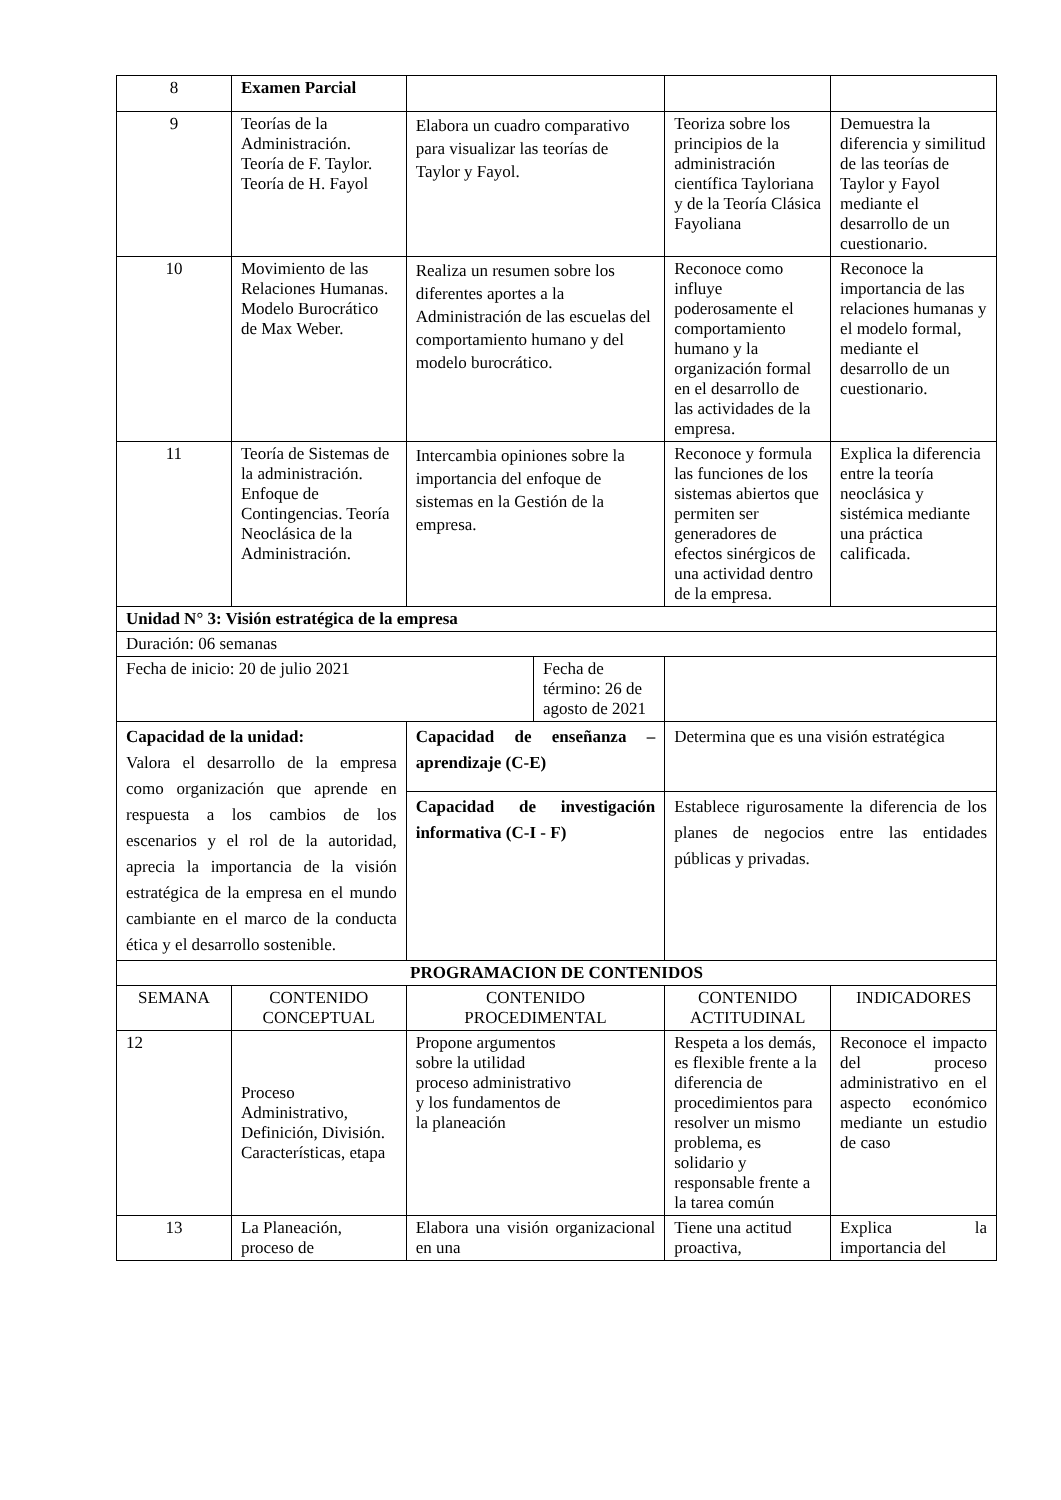| 8 | Examen Parcial | | | |
| 9 | Teorías de la Administración. Teoría de F. Taylor. Teoría de H. Fayol | Elabora un cuadro comparativo para visualizar las teorías de Taylor y Fayol. | Teoriza sobre los principios de la administración científica Tayloriana y de la Teoría Clásica Fayoliana | Demuestra la diferencia y similitud de las teorías de Taylor y Fayol mediante el desarrollo de un cuestionario. |
| 10 | Movimiento de las Relaciones Humanas. Modelo Burocrático de Max Weber. | Realiza un resumen sobre los diferentes aportes a la Administración de las escuelas del comportamiento humano y del modelo burocrático. | Reconoce como influye poderosamente el comportamiento humano y la organización formal en el desarrollo de las actividades de la empresa. | Reconoce la importancia de las relaciones humanas y el modelo formal, mediante el desarrollo de un cuestionario. |
| 11 | Teoría de Sistemas de la administración. Enfoque de Contingencias. Teoría Neoclásica de la Administración. | Intercambia opiniones sobre la importancia del enfoque de sistemas en la Gestión de la empresa. | Reconoce y formula las funciones de los sistemas abiertos que permiten ser generadores de efectos sinérgicos de una actividad dentro de la empresa. | Explica la diferencia entre la teoría neoclásica y sistémica mediante una práctica calificada. |
| Unidad N° 3: Visión estratégica de la empresa | | | | |
| Duración: 06 semanas | | | | |
| / Fecha de inicio: 20 de julio 2021 / Fecha de término: 26 de agosto de 2021 / | | | | |
| Capacidad de la unidad: Valora el desarrollo de la empresa como organización que aprende en respuesta a los cambios de los escenarios y el rol de la autoridad, aprecia la importancia de la visión estratégica de la empresa en el mundo cambiante en el marco de la conducta ética y el desarrollo sostenible. | | Capacidad de enseñanza – aprendizaje (C-E) | Determina que es una visión estratégica | |
| | | Capacidad de investigación informativa (C-I - F) | Establece rigurosamente la diferencia de los planes de negocios entre las entidades públicas y privadas. | |
| PROGRAMACION DE CONTENIDOS | | | | |
| SEMANA | CONTENIDO CONCEPTUAL | CONTENIDO PROCEDIMENTAL | CONTENIDO ACTITUDINAL | INDICADORES |
| 12 | Proceso Administrativo, Definición, División. Características, etapa | Propone argumentos sobre la utilidad proceso administrativo y los fundamentos de la planeación | Respeta a los demás, es flexible frente a la diferencia de procedimientos para resolver un mismo problema, es solidario y responsable frente a la tarea común | Reconoce el impacto del proceso administrativo en el aspecto económico mediante un estudio de caso |
| 13 | La Planeación, proceso de | Elabora una visión organizacional en una | Tiene una actitud proactiva, | Explica la importancia del |